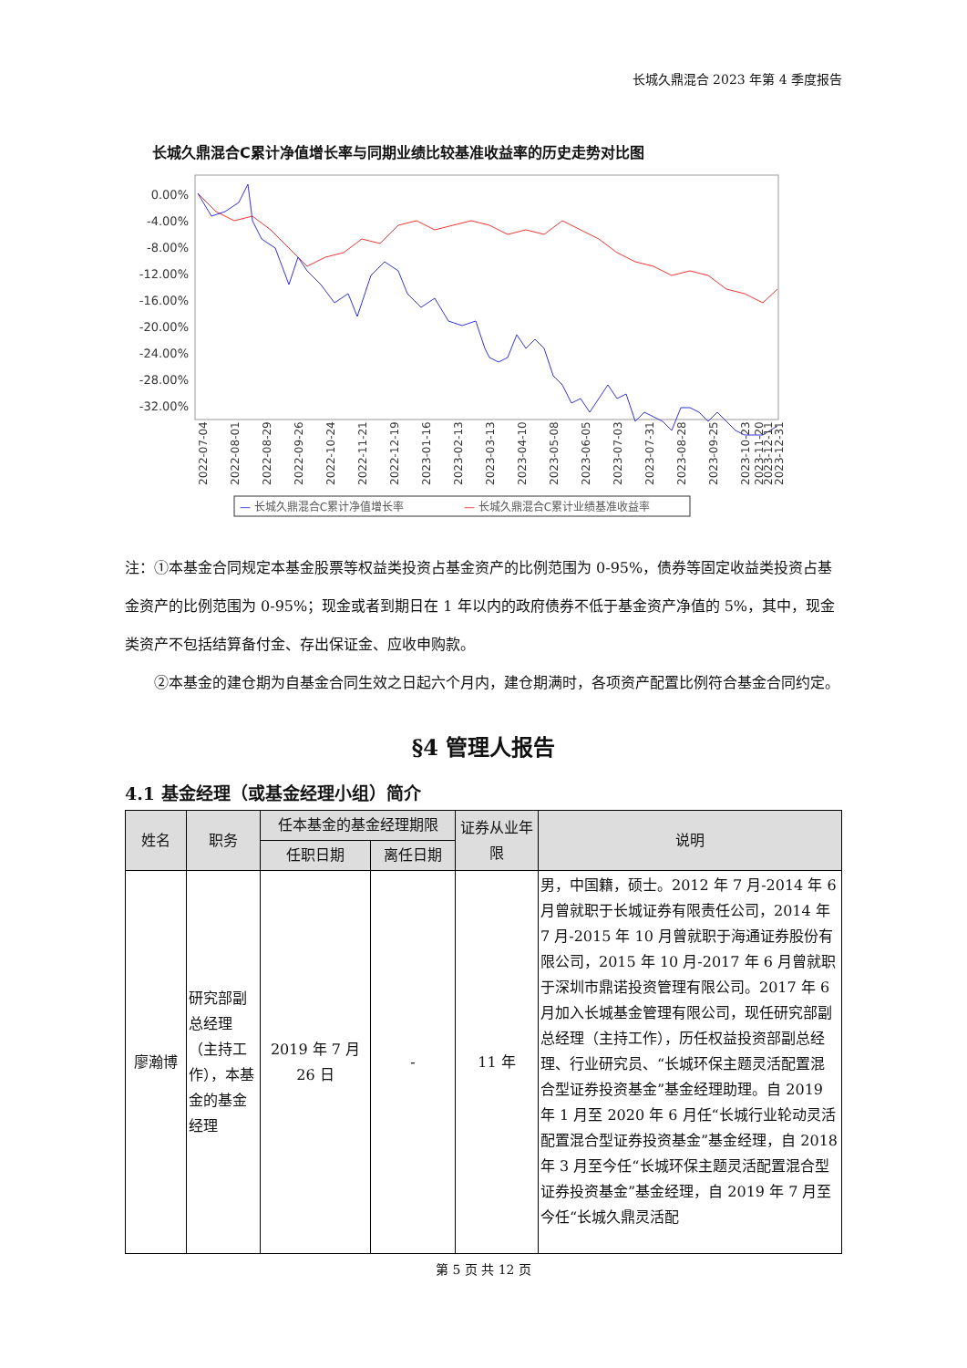长城久鼎混合 2023 年第 4 季度报告
长城久鼎混合C累计净值增长率与同期业绩比较基准收益率的历史走势对比图
0.00%
-4.00%
-8.00%
-12.00%
-16.00%
-20.00%
-24.00%
-28.00%
-32.00%
2022-07-04
2022-08-01
2022-08-29
2022-09-26
2022-10-24
2022-11-21
2022-12-19
2023-01-16
2023-02-13
2023-03-13
2023-04-10
2023-05-08
2023-06-05
2023-07-03
2023-07-31
2023-08-28
2023-09-25
2023-10-23
2023-11-20
2023-12-11
2023-12-31
— 长城久鼎混合C累计净值增长率
— 长城久鼎混合C累计业绩基准收益率
注：①本基金合同规定本基金股票等权益类投资占基金资产的比例范围为 0-95%，债券等固定收益类投资占基金资产的比例范围为 0-95%；现金或者到期日在 1 年以内的政府债券不低于基金资产净值的 5%，其中，现金类资产不包括结算备付金、存出保证金、应收申购款。
②本基金的建仓期为自基金合同生效之日起六个月内，建仓期满时，各项资产配置比例符合基金合同约定。
§4 管理人报告
4.1 基金经理（或基金经理小组）简介
| 姓名 | 职务 | 任本基金的基金经理期限 | | 证券从业年限 | 说明 |
| --- | --- | --- | --- | --- | --- |
| | | 任职日期 | 离任日期 | | |
| 廖瀚博 | 研究部副总经理（主持工作），本基金的基金经理 | 2019 年 7 月 26 日 | - | 11 年 | 男，中国籍，硕士。2012 年 7 月-2014 年 6 月曾就职于长城证券有限责任公司，2014 年 7 月-2015 年 10 月曾就职于海通证券股份有限公司，2015 年 10 月-2017 年 6 月曾就职于深圳市鼎诺投资管理有限公司。2017 年 6 月加入长城基金管理有限公司，现任研究部副总经理（主持工作），历任权益投资部副总经理、行业研究员、“长城环保主题灵活配置混合型证券投资基金”基金经理助理。自 2019 年 1 月至 2020 年 6 月任“长城行业轮动灵活配置混合型证券投资基金”基金经理，自 2018 年 3 月至今任“长城环保主题灵活配置混合型证券投资基金”基金经理，自 2019 年 7 月至今任“长城久鼎灵活配 |
第 5 页 共 12 页